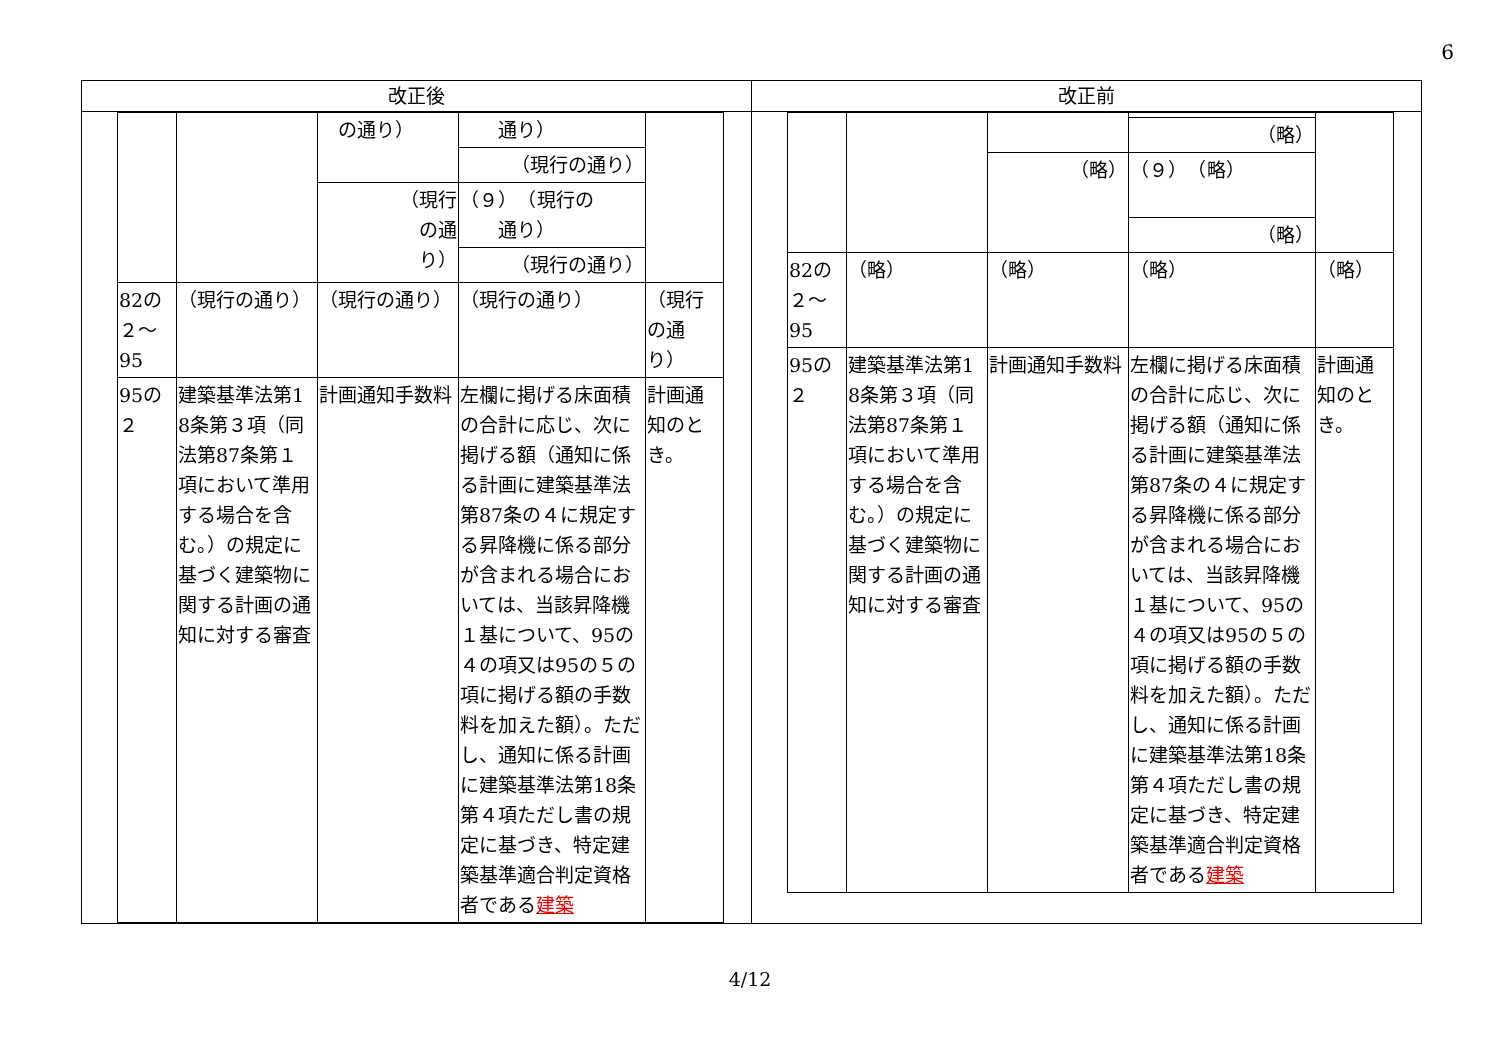6
| 改正後 | 改正前 |
| --- | --- |
| / / / の通り） / 通り） / / / / / / （現行の通り） / / / / / （現行 の通 り） / （９） （現行の 通り） / / / / / / （現行の通り） / / / 82の ２～ 95 / （現行の通り） / （現行の通り） / （現行の通り） / （現行の通り） / / 95の ２ / 建築基準法第18条第３項（同法第87条第１項において準用する場合を含む。）の規定に基づく建築物に関する計画の通知に対する審査 / 計画通知手数料 / 左欄に掲げる床面積の合計に応じ、次に掲げる額（通知に係る計画に建築基準法第87条の４に規定する昇降機に係る部分が含まれる場合においては、当該昇降機１基について、95の４の項又は95の５の項に掲げる額の手数料を加えた額）。ただし、通知に係る計画に建築基準法第18条第４項ただし書の規定に基づき、特定建築基準適合判定資格者である 建築 / 計画通知のとき。 / | / / / / （略） / / / / / （略） / （９） （略） / / / / / / （略） / / / 82の ２～ 95 / （略） / （略） / （略） / （略） / / 95の ２ / 建築基準法第18条第３項（同法第87条第１項において準用する場合を含む。）の規定に基づく建築物に関する計画の通知に対する審査 / 計画通知手数料 / 左欄に掲げる床面積の合計に応じ、次に掲げる額（通知に係る計画に建築基準法第87条の４に規定する昇降機に係る部分が含まれる場合においては、当該昇降機１基について、95の４の項又は95の５の項に掲げる額の手数料を加えた額）。ただし、通知に係る計画に建築基準法第18条第４項ただし書の規定に基づき、特定建築基準適合判定資格者である 建築 / 計画通知のとき。 / |
4/12